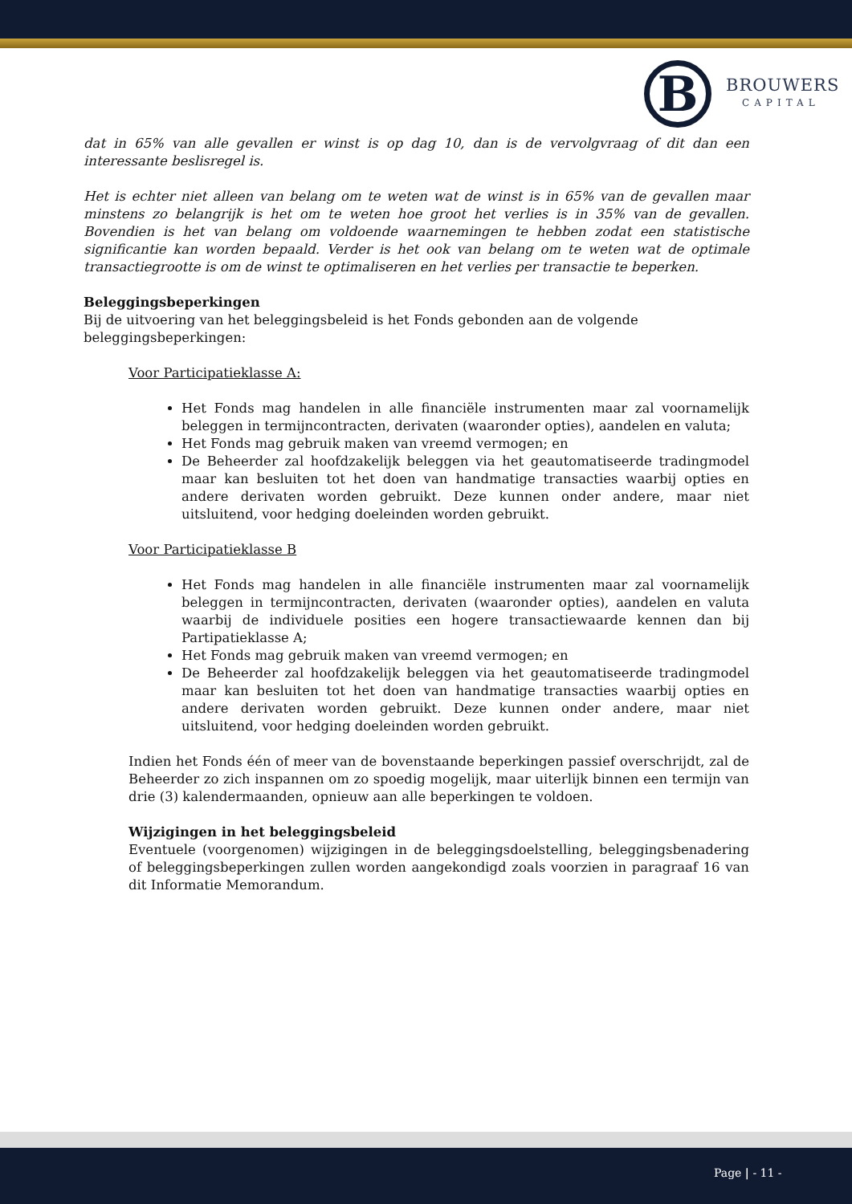B
BROUWERS
CAPITAL
dat in 65% van alle gevallen er winst is op dag 10, dan is de vervolgvraag of dit dan een interessante beslisregel is.
Het is echter niet alleen van belang om te weten wat de winst is in 65% van de gevallen maar minstens zo belangrijk is het om te weten hoe groot het verlies is in 35% van de gevallen. Bovendien is het van belang om voldoende waarnemingen te hebben zodat een statistische significantie kan worden bepaald. Verder is het ook van belang om te weten wat de optimale transactiegrootte is om de winst te optimaliseren en het verlies per transactie te beperken.
Beleggingsbeperkingen
Bij de uitvoering van het beleggingsbeleid is het Fonds gebonden aan de volgende beleggingsbeperkingen:
Voor Participatieklasse A:
Het Fonds mag handelen in alle financiële instrumenten maar zal voornamelijk beleggen in termijncontracten, derivaten (waaronder opties), aandelen en valuta;
Het Fonds mag gebruik maken van vreemd vermogen; en
De Beheerder zal hoofdzakelijk beleggen via het geautomatiseerde tradingmodel maar kan besluiten tot het doen van handmatige transacties waarbij opties en andere derivaten worden gebruikt. Deze kunnen onder andere, maar niet uitsluitend, voor hedging doeleinden worden gebruikt.
Voor Participatieklasse B
Het Fonds mag handelen in alle financiële instrumenten maar zal voornamelijk beleggen in termijncontracten, derivaten (waaronder opties), aandelen en valuta waarbij de individuele posities een hogere transactiewaarde kennen dan bij Partipatieklasse A;
Het Fonds mag gebruik maken van vreemd vermogen; en
De Beheerder zal hoofdzakelijk beleggen via het geautomatiseerde tradingmodel maar kan besluiten tot het doen van handmatige transacties waarbij opties en andere derivaten worden gebruikt. Deze kunnen onder andere, maar niet uitsluitend, voor hedging doeleinden worden gebruikt.
Indien het Fonds één of meer van de bovenstaande beperkingen passief overschrijdt, zal de Beheerder zo zich inspannen om zo spoedig mogelijk, maar uiterlijk binnen een termijn van drie (3) kalendermaanden, opnieuw aan alle beperkingen te voldoen.
Wijzigingen in het beleggingsbeleid
Eventuele (voorgenomen) wijzigingen in de beleggingsdoelstelling, beleggingsbenadering of beleggingsbeperkingen zullen worden aangekondigd zoals voorzien in paragraaf 16 van dit Informatie Memorandum.
Page | - 11 -